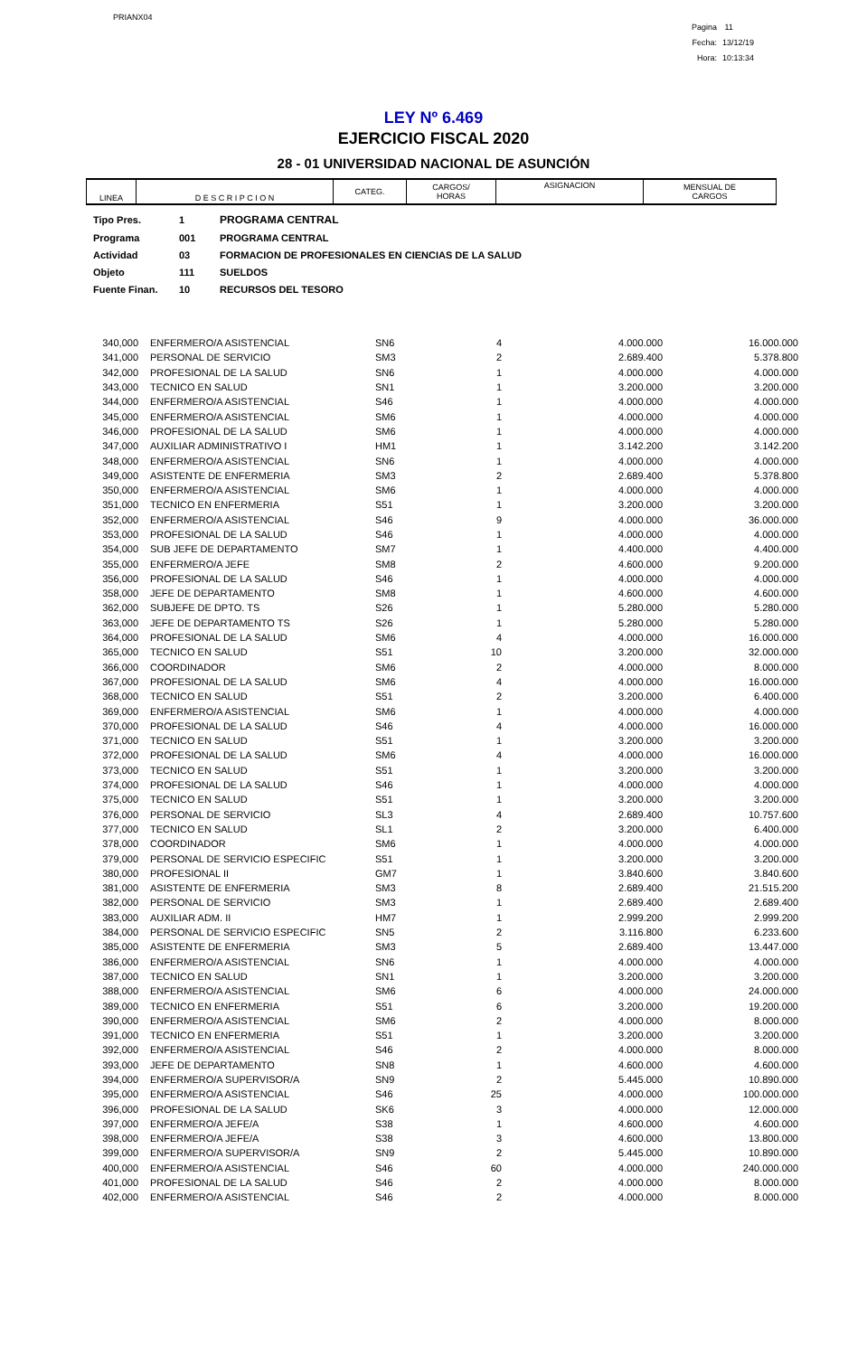PRIANX04
Pagina 11
Fecha: 13/12/19
Hora: 10:13:34
LEY Nº 6.469
EJERCICIO FISCAL 2020
28 - 01 UNIVERSIDAD NACIONAL DE ASUNCIÓN
| LINEA | D E S C R I P C I O N | CATEG. | CARGOS/ HORAS | ASIGNACION | MENSUAL DE CARGOS |
| Tipo Pres. | 1 | PROGRAMA CENTRAL |
| Programa | 001 | PROGRAMA CENTRAL |
| Actividad | 03 | FORMACION DE PROFESIONALES EN CIENCIAS DE LA SALUD |
| Objeto | 111 | SUELDOS |
| Fuente Finan. | 10 | RECURSOS DEL TESORO |
| 340,000 | ENFERMERO/A ASISTENCIAL | SN6 | 4 | 4.000.000 | 16.000.000 |
| 341,000 | PERSONAL DE SERVICIO | SM3 | 2 | 2.689.400 | 5.378.800 |
| 342,000 | PROFESIONAL DE LA SALUD | SN6 | 1 | 4.000.000 | 4.000.000 |
| 343,000 | TECNICO EN SALUD | SN1 | 1 | 3.200.000 | 3.200.000 |
| 344,000 | ENFERMERO/A ASISTENCIAL | S46 | 1 | 4.000.000 | 4.000.000 |
| 345,000 | ENFERMERO/A ASISTENCIAL | SM6 | 1 | 4.000.000 | 4.000.000 |
| 346,000 | PROFESIONAL DE LA SALUD | SM6 | 1 | 4.000.000 | 4.000.000 |
| 347,000 | AUXILIAR ADMINISTRATIVO I | HM1 | 1 | 3.142.200 | 3.142.200 |
| 348,000 | ENFERMERO/A ASISTENCIAL | SN6 | 1 | 4.000.000 | 4.000.000 |
| 349,000 | ASISTENTE DE ENFERMERIA | SM3 | 2 | 2.689.400 | 5.378.800 |
| 350,000 | ENFERMERO/A ASISTENCIAL | SM6 | 1 | 4.000.000 | 4.000.000 |
| 351,000 | TECNICO EN ENFERMERIA | S51 | 1 | 3.200.000 | 3.200.000 |
| 352,000 | ENFERMERO/A ASISTENCIAL | S46 | 9 | 4.000.000 | 36.000.000 |
| 353,000 | PROFESIONAL DE LA SALUD | S46 | 1 | 4.000.000 | 4.000.000 |
| 354,000 | SUB JEFE DE DEPARTAMENTO | SM7 | 1 | 4.400.000 | 4.400.000 |
| 355,000 | ENFERMERO/A JEFE | SM8 | 2 | 4.600.000 | 9.200.000 |
| 356,000 | PROFESIONAL DE LA SALUD | S46 | 1 | 4.000.000 | 4.000.000 |
| 358,000 | JEFE DE DEPARTAMENTO | SM8 | 1 | 4.600.000 | 4.600.000 |
| 362,000 | SUBJEFE DE DPTO. TS | S26 | 1 | 5.280.000 | 5.280.000 |
| 363,000 | JEFE DE DEPARTAMENTO TS | S26 | 1 | 5.280.000 | 5.280.000 |
| 364,000 | PROFESIONAL DE LA SALUD | SM6 | 4 | 4.000.000 | 16.000.000 |
| 365,000 | TECNICO EN SALUD | S51 | 10 | 3.200.000 | 32.000.000 |
| 366,000 | COORDINADOR | SM6 | 2 | 4.000.000 | 8.000.000 |
| 367,000 | PROFESIONAL DE LA SALUD | SM6 | 4 | 4.000.000 | 16.000.000 |
| 368,000 | TECNICO EN SALUD | S51 | 2 | 3.200.000 | 6.400.000 |
| 369,000 | ENFERMERO/A ASISTENCIAL | SM6 | 1 | 4.000.000 | 4.000.000 |
| 370,000 | PROFESIONAL DE LA SALUD | S46 | 4 | 4.000.000 | 16.000.000 |
| 371,000 | TECNICO EN SALUD | S51 | 1 | 3.200.000 | 3.200.000 |
| 372,000 | PROFESIONAL DE LA SALUD | SM6 | 4 | 4.000.000 | 16.000.000 |
| 373,000 | TECNICO EN SALUD | S51 | 1 | 3.200.000 | 3.200.000 |
| 374,000 | PROFESIONAL DE LA SALUD | S46 | 1 | 4.000.000 | 4.000.000 |
| 375,000 | TECNICO EN SALUD | S51 | 1 | 3.200.000 | 3.200.000 |
| 376,000 | PERSONAL DE SERVICIO | SL3 | 4 | 2.689.400 | 10.757.600 |
| 377,000 | TECNICO EN SALUD | SL1 | 2 | 3.200.000 | 6.400.000 |
| 378,000 | COORDINADOR | SM6 | 1 | 4.000.000 | 4.000.000 |
| 379,000 | PERSONAL DE SERVICIO ESPECIFIC | S51 | 1 | 3.200.000 | 3.200.000 |
| 380,000 | PROFESIONAL II | GM7 | 1 | 3.840.600 | 3.840.600 |
| 381,000 | ASISTENTE DE ENFERMERIA | SM3 | 8 | 2.689.400 | 21.515.200 |
| 382,000 | PERSONAL DE SERVICIO | SM3 | 1 | 2.689.400 | 2.689.400 |
| 383,000 | AUXILIAR ADM. II | HM7 | 1 | 2.999.200 | 2.999.200 |
| 384,000 | PERSONAL DE SERVICIO ESPECIFIC | SN5 | 2 | 3.116.800 | 6.233.600 |
| 385,000 | ASISTENTE DE ENFERMERIA | SM3 | 5 | 2.689.400 | 13.447.000 |
| 386,000 | ENFERMERO/A ASISTENCIAL | SN6 | 1 | 4.000.000 | 4.000.000 |
| 387,000 | TECNICO EN SALUD | SN1 | 1 | 3.200.000 | 3.200.000 |
| 388,000 | ENFERMERO/A ASISTENCIAL | SM6 | 6 | 4.000.000 | 24.000.000 |
| 389,000 | TECNICO EN ENFERMERIA | S51 | 6 | 3.200.000 | 19.200.000 |
| 390,000 | ENFERMERO/A ASISTENCIAL | SM6 | 2 | 4.000.000 | 8.000.000 |
| 391,000 | TECNICO EN ENFERMERIA | S51 | 1 | 3.200.000 | 3.200.000 |
| 392,000 | ENFERMERO/A ASISTENCIAL | S46 | 2 | 4.000.000 | 8.000.000 |
| 393,000 | JEFE DE DEPARTAMENTO | SN8 | 1 | 4.600.000 | 4.600.000 |
| 394,000 | ENFERMERO/A SUPERVISOR/A | SN9 | 2 | 5.445.000 | 10.890.000 |
| 395,000 | ENFERMERO/A ASISTENCIAL | S46 | 25 | 4.000.000 | 100.000.000 |
| 396,000 | PROFESIONAL DE LA SALUD | SK6 | 3 | 4.000.000 | 12.000.000 |
| 397,000 | ENFERMERO/A JEFE/A | S38 | 1 | 4.600.000 | 4.600.000 |
| 398,000 | ENFERMERO/A JEFE/A | S38 | 3 | 4.600.000 | 13.800.000 |
| 399,000 | ENFERMERO/A SUPERVISOR/A | SN9 | 2 | 5.445.000 | 10.890.000 |
| 400,000 | ENFERMERO/A ASISTENCIAL | S46 | 60 | 4.000.000 | 240.000.000 |
| 401,000 | PROFESIONAL DE LA SALUD | S46 | 2 | 4.000.000 | 8.000.000 |
| 402,000 | ENFERMERO/A ASISTENCIAL | S46 | 2 | 4.000.000 | 8.000.000 |